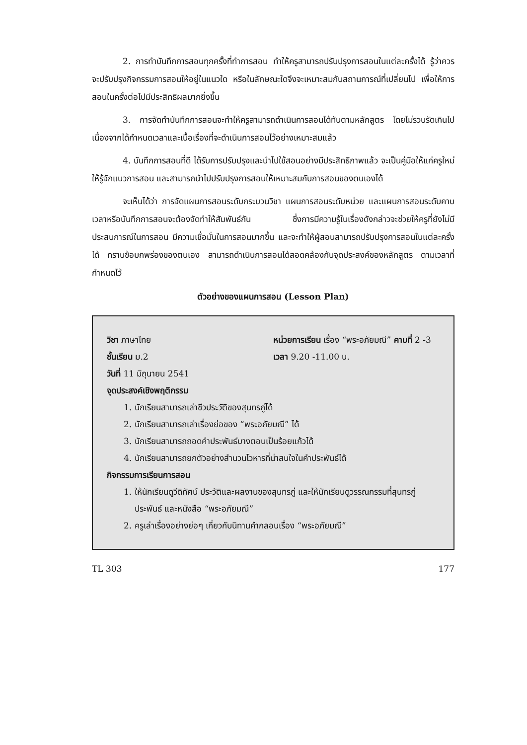2. การทำบันทึกการสอนทุกครั้งที่ทำการสอน ทำให้ครูสามารถปรับปรุงการสอนในแต่ละครั้งได้ รู้ว่าควรจะปรับปรุงกิจกรรมการสอนให้อยู่ในแนวใด หรือในลักษณะใดจึงจะเหมาะสมกับสถานการณ์ที่เปลี่ยนไป เพื่อให้การสอนในครั้งต่อไปมีประสิทธิผลมากยิ่งขึ้น
3. การจัดทำบันทึกการสอนจะทำให้ครูสามารถดำเนินการสอนได้ทันตามหลักสูตร โดยไม่รวบรัดเกินไป เนื่องจากได้กำหนดเวลาและเนื้อเรื่องที่จะดำเนินการสอนไว้อย่างเหมาะสมแล้ว
4. บันทึกการสอนที่ดี ได้รับการปรับปรุงและนำไปใช้สอนอย่างมีประสิทธิภาพแล้ว จะเป็นคู่มือให้แก่ครูใหม่ ให้รู้จักแนวการสอน และสามารถนำไปปรับปรุงการสอนให้เหมาะสมกับการสอนของตนเองได้
จะเห็นได้ว่า การจัดแผนการสอนระดับกระบวนวิชา แผนการสอนระดับหน่วย และแผนการสอนระดับคาบเวลาหรือบันทึกการสอนจะต้องจัดทำให้สัมพันธ์กัน ซึ่งการมีความรู้ในเรื่องดังกล่าวจะช่วยให้ครูที่ยังไม่มีประสบการณ์ในการสอน มีความเชื่อมั่นในการสอนมากขึ้น และจะทำให้ผู้สอนสามารถปรับปรุงการสอนในแต่ละครั้งได้ ทราบข้อบกพร่องของตนเอง สามารถดำเนินการสอนได้สอดคล้องกับจุดประสงค์ของหลักสูตร ตามเวลาที่กำหนดไว้
ตัวอย่างของแผนการสอน (Lesson Plan)
วิชา ภาษาไทย หน่วยการเรียน เรื่อง “พระอภัยมณี” คาบที่ 2 -3
ชั้นเรียน ม.2 เวลา 9.20 -11.00 น.
วันที่ 11 มิถุนายน 2541
จุดประสงค์เชิงพฤติกรรม
1. นักเรียนสามารถเล่าชีวประวัติของสุนทรภู่ได้
2. นักเรียนสามารถเล่าเรื่องย่อของ “พระอภัยมณี” ได้
3. นักเรียนสามารถถอดคำประพันธ์บางตอนเป็นร้อยแก้วได้
4. นักเรียนสามารถยกตัวอย่างสำนวนโวหารที่น่าสนใจในคำประพันธ์ได้
กิจกรรมการเรียนการสอน
1. ให้นักเรียนดูวีดิทัศน์ ประวัติและผลงานของสุนทรภู่ และให้นักเรียนดูวรรณกรรมที่สุนทรภู่ประพันธ์ และหนังสือ “พระอภัยมณี”
2. ครูเล่าเรื่องอย่างย่อๆ เกี่ยวกับนิทานคำกลอนเรื่อง “พระอภัยมณี”
TL 303 177